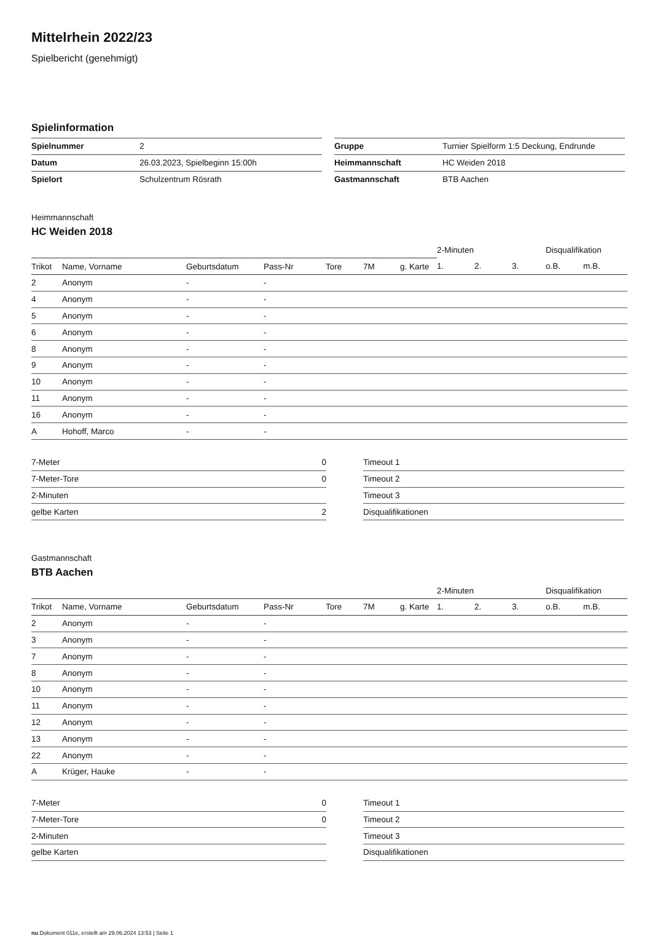Mittelrhein 2022/23
Spielbericht (genehmigt)
Spielinformation
| Spielnummer | 2 |
| Datum | 26.03.2023, Spielbeginn 15:00h |
| Spielort | Schulzentrum Rösrath |
| Gruppe | Turnier Spielform 1:5 Deckung, Endrunde |
| Heimmannschaft | HC Weiden 2018 |
| Gastmannschaft | BTB Aachen |
Heimmannschaft
HC Weiden 2018
| | | | | | | | 2-Minuten | | | Disqualifikation | |
| --- | --- | --- | --- | --- | --- | --- | --- | --- | --- | --- | --- |
| Trikot | Name, Vorname | Geburtsdatum | Pass-Nr | Tore | 7M | g. Karte | 1. | 2. | 3. | o.B. | m.B. |
| 2 | Anonym | - | - | | | | | | | | |
| 4 | Anonym | - | - | | | | | | | | |
| 5 | Anonym | - | - | | | | | | | | |
| 6 | Anonym | - | - | | | | | | | | |
| 8 | Anonym | - | - | | | | | | | | |
| 9 | Anonym | - | - | | | | | | | | |
| 10 | Anonym | - | - | | | | | | | | |
| 11 | Anonym | - | - | | | | | | | | |
| 16 | Anonym | - | - | | | | | | | | |
| A | Hohoff, Marco | - | - | | | | | | | | |
| 7-Meter | 0 |
| 7-Meter-Tore | 0 |
| 2-Minuten | |
| gelbe Karten | 2 |
| Timeout 1 |
| Timeout 2 |
| Timeout 3 |
| Disqualifikationen |
Gastmannschaft
BTB Aachen
| | | | | | | | 2-Minuten | | | Disqualifikation | |
| --- | --- | --- | --- | --- | --- | --- | --- | --- | --- | --- | --- |
| Trikot | Name, Vorname | Geburtsdatum | Pass-Nr | Tore | 7M | g. Karte | 1. | 2. | 3. | o.B. | m.B. |
| 2 | Anonym | - | - | | | | | | | | |
| 3 | Anonym | - | - | | | | | | | | |
| 7 | Anonym | - | - | | | | | | | | |
| 8 | Anonym | - | - | | | | | | | | |
| 10 | Anonym | - | - | | | | | | | | |
| 11 | Anonym | - | - | | | | | | | | |
| 12 | Anonym | - | - | | | | | | | | |
| 13 | Anonym | - | - | | | | | | | | |
| 22 | Anonym | - | - | | | | | | | | |
| A | Krüger, Hauke | - | - | | | | | | | | |
| 7-Meter | 0 |
| 7-Meter-Tore | 0 |
| 2-Minuten | |
| gelbe Karten | |
| Timeout 1 |
| Timeout 2 |
| Timeout 3 |
| Disqualifikationen |
nu.Dokument 011e, erstellt am 29.06.2024 13:53 | Seite 1